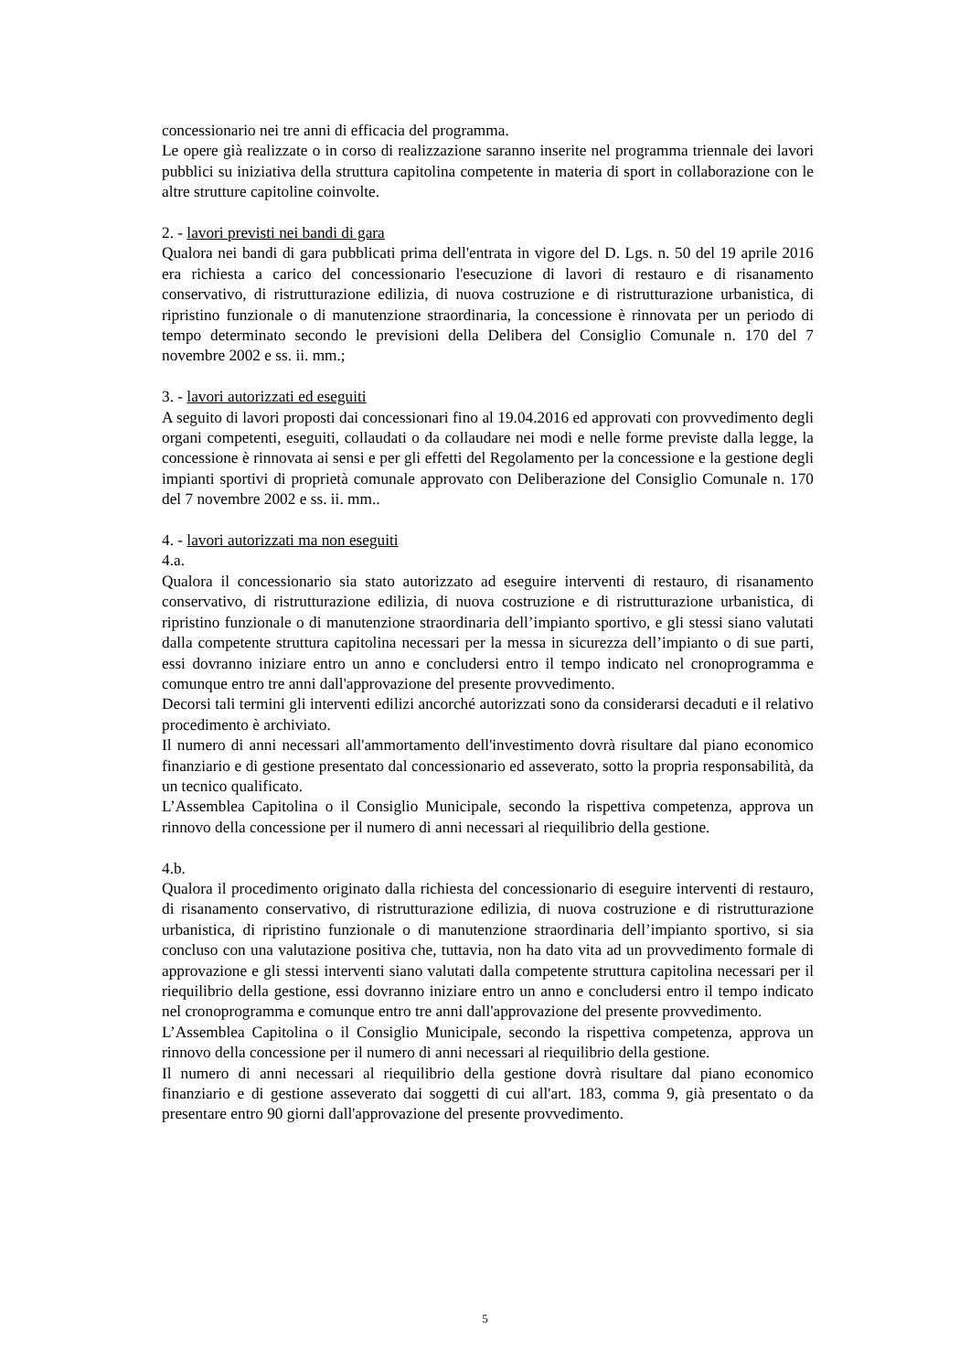concessionario nei tre anni di efficacia del programma.
Le opere già realizzate o in corso di realizzazione saranno inserite nel programma triennale dei lavori pubblici su iniziativa della struttura capitolina competente in materia di sport in collaborazione con le altre strutture capitoline coinvolte.
2. - lavori previsti nei bandi di gara
Qualora nei bandi di gara pubblicati prima dell'entrata in vigore del D. Lgs. n. 50 del 19 aprile 2016 era richiesta a carico del concessionario l'esecuzione di lavori di restauro e di risanamento conservativo, di ristrutturazione edilizia, di nuova costruzione e di ristrutturazione urbanistica, di ripristino funzionale o di manutenzione straordinaria, la concessione è rinnovata per un periodo di tempo determinato secondo le previsioni della Delibera del Consiglio Comunale n. 170 del 7 novembre 2002 e ss. ii. mm.;
3. - lavori autorizzati ed eseguiti
A seguito di lavori proposti dai concessionari fino al 19.04.2016 ed approvati con provvedimento degli organi competenti, eseguiti, collaudati o da collaudare nei modi e nelle forme previste dalla legge, la concessione è rinnovata ai sensi e per gli effetti del Regolamento per la concessione e la gestione degli impianti sportivi di proprietà comunale approvato con Deliberazione del Consiglio Comunale n. 170 del 7 novembre 2002 e ss. ii. mm..
4. - lavori autorizzati ma non eseguiti
4.a.
Qualora il concessionario sia stato autorizzato ad eseguire interventi di restauro, di risanamento conservativo, di ristrutturazione edilizia, di nuova costruzione e di ristrutturazione urbanistica, di ripristino funzionale o di manutenzione straordinaria dell’impianto sportivo, e gli stessi siano valutati dalla competente struttura capitolina necessari per la messa in sicurezza dell’impianto o di sue parti, essi dovranno iniziare entro un anno e concludersi entro il tempo indicato nel cronoprogramma e comunque entro tre anni dall'approvazione del presente provvedimento.
Decorsi tali termini gli interventi edilizi ancorché autorizzati sono da considerarsi decaduti e il relativo procedimento è archiviato.
Il numero di anni necessari all'ammortamento dell'investimento dovrà risultare dal piano economico finanziario e di gestione presentato dal concessionario ed asseverato, sotto la propria responsabilità, da un tecnico qualificato.
L’Assemblea Capitolina o il Consiglio Municipale, secondo la rispettiva competenza, approva un rinnovo della concessione per il numero di anni necessari al riequilibrio della gestione.
4.b.
Qualora il procedimento originato dalla richiesta del concessionario di eseguire interventi di restauro, di risanamento conservativo, di ristrutturazione edilizia, di nuova costruzione e di ristrutturazione urbanistica, di ripristino funzionale o di manutenzione straordinaria dell’impianto sportivo, si sia concluso con una valutazione positiva che, tuttavia, non ha dato vita ad un provvedimento formale di approvazione e gli stessi interventi siano valutati dalla competente struttura capitolina necessari per il riequilibrio della gestione, essi dovranno iniziare entro un anno e concludersi entro il tempo indicato nel cronoprogramma e comunque entro tre anni dall'approvazione del presente provvedimento.
L’Assemblea Capitolina o il Consiglio Municipale, secondo la rispettiva competenza, approva un rinnovo della concessione per il numero di anni necessari al riequilibrio della gestione.
Il numero di anni necessari al riequilibrio della gestione dovrà risultare dal piano economico finanziario e di gestione asseverato dai soggetti di cui all'art. 183, comma 9, già presentato o da presentare entro 90 giorni dall'approvazione del presente provvedimento.
5